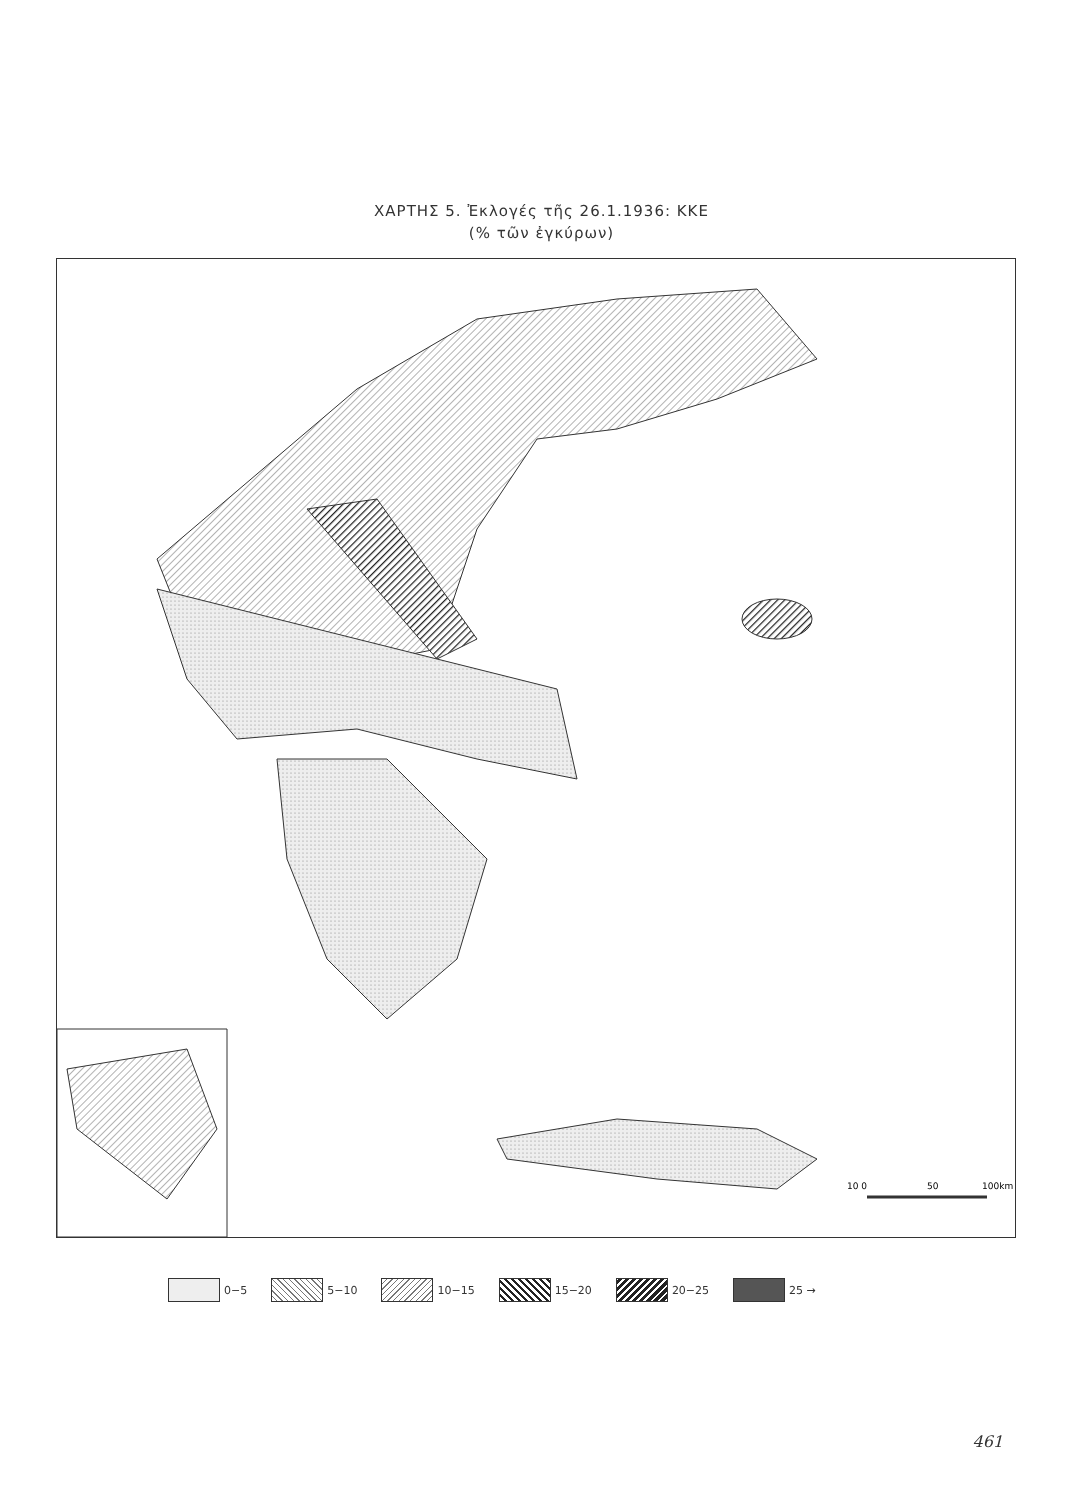ΧΑΡΤΗΣ 5. Ἐκλογές τῆς 26.1.1936: ΚΚΕ
(% τῶν ἐγκύρων)
10 0
50
100km
0−5 5−10 10−15 15−20 20−25 25 →
461